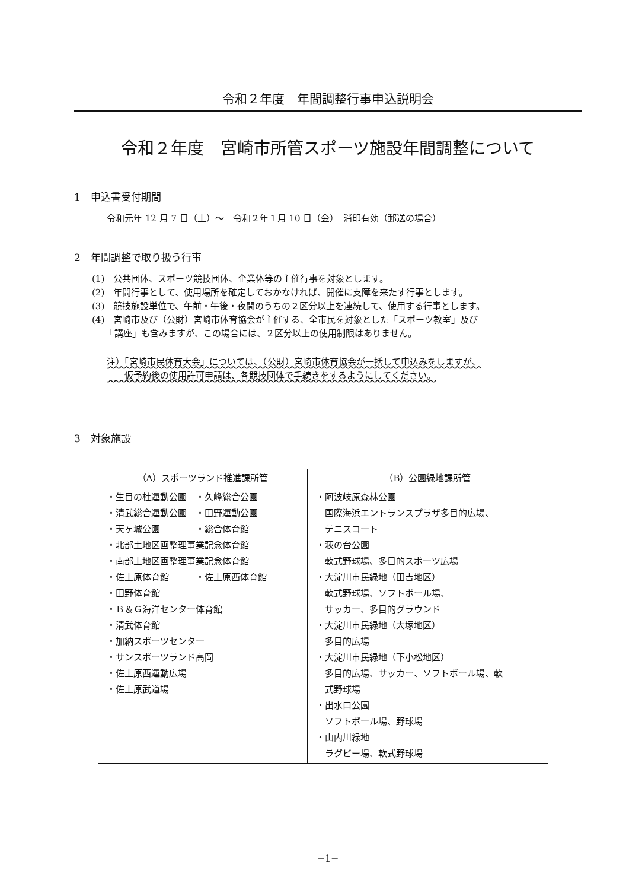令和２年度　年間調整行事申込説明会
令和２年度　宮崎市所管スポーツ施設年間調整について
1　申込書受付期間
令和元年 12 月 7 日（土）～　令和２年１月 10 日（金）　消印有効（郵送の場合）
2　年間調整で取り扱う行事
(1)　公共団体、スポーツ競技団体、企業体等の主催行事を対象とします。
(2)　年間行事として、使用場所を確定しておかなければ、開催に支障を来たす行事とします。
(3)　競技施設単位で、午前・午後・夜間のうちの２区分以上を連続して、使用する行事とします。
(4)　宮崎市及び（公財）宮崎市体育協会が主催する、全市民を対象とした「スポーツ教室」及び
　　「講座」も含みますが、この場合には、２区分以上の使用制限はありません。
注）「宮崎市民体育大会」については、（公財）宮崎市体育協会が一括して申込みをしますが、
　　仮予約後の使用許可申請は、各競技団体で手続きをするようにしてください。
3　対象施設
| （A）スポーツランド推進課所管 | （B）公園緑地課所管 |
| --- | --- |
| ・生目の杜運動公園 ・久峰総合公園 ・清武総合運動公園 ・田野運動公園 ・天ヶ城公園 ・総合体育館 ・北部土地区画整理事業記念体育館 ・南部土地区画整理事業記念体育館 ・佐土原体育館 ・佐土原西体育館 ・田野体育館 ・Ｂ＆Ｇ海洋センター体育館 ・清武体育館 ・加納スポーツセンター ・サンスポーツランド高岡 ・佐土原西運動広場 ・佐土原武道場 | ・阿波岐原森林公園 国際海浜エントランスプラザ多目的広場、 テニスコート ・萩の台公園 軟式野球場、多目的スポーツ広場 ・大淀川市民緑地（田吉地区） 軟式野球場、ソフトボール場、 サッカー、多目的グラウンド ・大淀川市民緑地（大塚地区） 多目的広場 ・大淀川市民緑地（下小松地区） 多目的広場、サッカー、ソフトボール場、軟 式野球場 ・出水口公園 ソフトボール場、野球場 ・山内川緑地 ラグビー場、軟式野球場 |
−1−